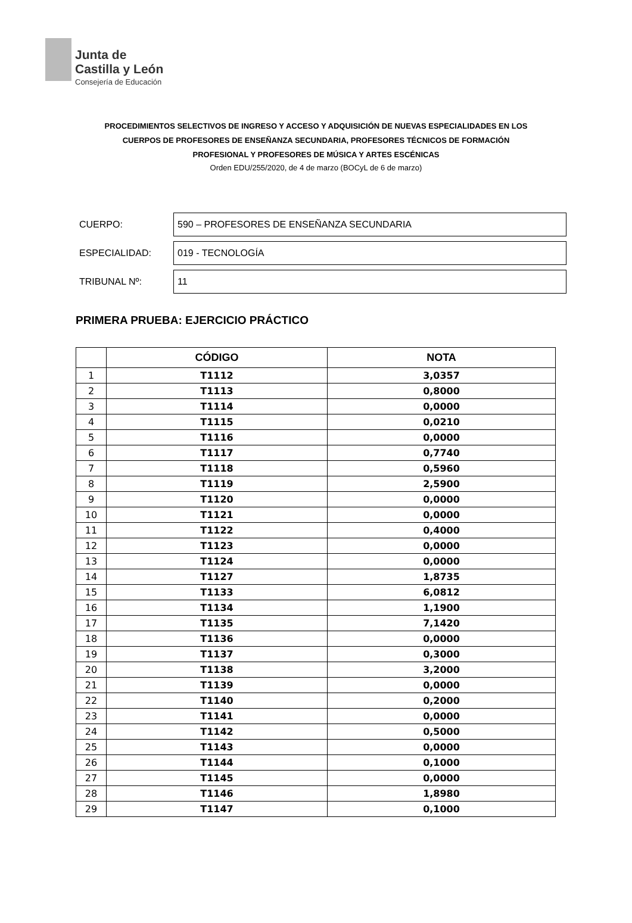Junta de
Castilla y León
Consejería de Educación
PROCEDIMIENTOS SELECTIVOS DE INGRESO Y ACCESO Y ADQUISICIÓN DE NUEVAS ESPECIALIDADES EN LOS
CUERPOS DE PROFESORES DE ENSEÑANZA SECUNDARIA, PROFESORES TÉCNICOS DE FORMACIÓN
PROFESIONAL Y PROFESORES DE MÚSICA Y ARTES ESCÉNICAS
Orden EDU/255/2020, de 4 de marzo (BOCyL de 6 de marzo)
CUERPO:
590 – PROFESORES DE ENSEÑANZA SECUNDARIA
ESPECIALIDAD:
019 - TECNOLOGÍA
TRIBUNAL Nº:
11
PRIMERA PRUEBA: EJERCICIO PRÁCTICO
| | CÓDIGO | NOTA |
| --- | --- | --- |
| 1 | T1112 | 3,0357 |
| 2 | T1113 | 0,8000 |
| 3 | T1114 | 0,0000 |
| 4 | T1115 | 0,0210 |
| 5 | T1116 | 0,0000 |
| 6 | T1117 | 0,7740 |
| 7 | T1118 | 0,5960 |
| 8 | T1119 | 2,5900 |
| 9 | T1120 | 0,0000 |
| 10 | T1121 | 0,0000 |
| 11 | T1122 | 0,4000 |
| 12 | T1123 | 0,0000 |
| 13 | T1124 | 0,0000 |
| 14 | T1127 | 1,8735 |
| 15 | T1133 | 6,0812 |
| 16 | T1134 | 1,1900 |
| 17 | T1135 | 7,1420 |
| 18 | T1136 | 0,0000 |
| 19 | T1137 | 0,3000 |
| 20 | T1138 | 3,2000 |
| 21 | T1139 | 0,0000 |
| 22 | T1140 | 0,2000 |
| 23 | T1141 | 0,0000 |
| 24 | T1142 | 0,5000 |
| 25 | T1143 | 0,0000 |
| 26 | T1144 | 0,1000 |
| 27 | T1145 | 0,0000 |
| 28 | T1146 | 1,8980 |
| 29 | T1147 | 0,1000 |